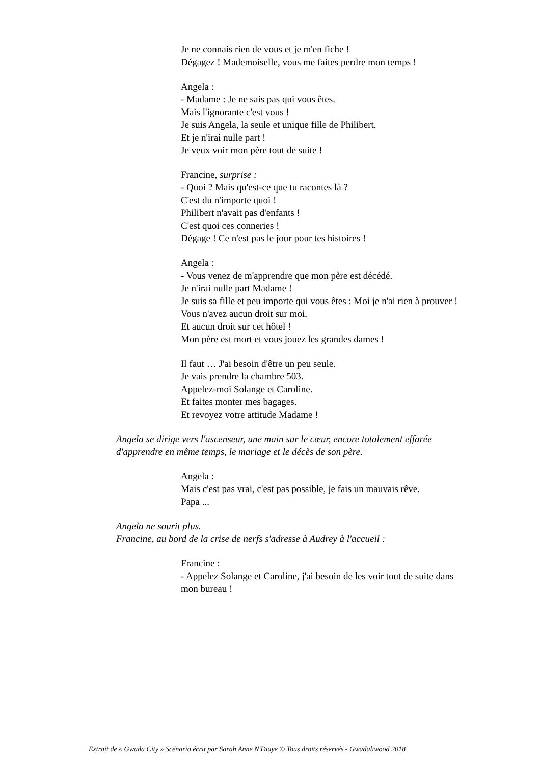Je ne connais rien de vous et je m'en fiche !
Dégagez ! Mademoiselle, vous me faites perdre mon temps !
Angela :
- Madame : Je ne sais pas qui vous êtes.
Mais l'ignorante c'est vous !
Je suis Angela, la seule et unique fille de Philibert.
Et je n'irai nulle part !
Je veux voir mon père tout de suite !
Francine, surprise :
- Quoi ? Mais qu'est-ce que tu racontes là ?
C'est du n'importe quoi !
Philibert n'avait pas d'enfants !
C'est quoi ces conneries !
Dégage ! Ce n'est pas le jour pour tes histoires !
Angela :
- Vous venez de m'apprendre que mon père est décédé.
Je n'irai nulle part Madame !
Je suis sa fille et peu importe qui vous êtes : Moi je n'ai rien à prouver !
Vous n'avez aucun droit sur moi.
Et aucun droit sur cet hôtel !
Mon père est mort et vous jouez les grandes dames !
Il faut … J'ai besoin d'être un peu seule.
Je vais prendre la chambre 503.
Appelez-moi Solange et Caroline.
Et faites monter mes bagages.
Et revoyez votre attitude Madame !
Angela se dirige vers l'ascenseur, une main sur le cœur, encore totalement effarée
d'apprendre en même temps, le mariage et le décès de son père.
Angela :
Mais c'est pas vrai, c'est pas possible, je fais un mauvais rêve.
Papa ...
Angela ne sourit plus.
Francine, au bord de la crise de nerfs s'adresse à Audrey à l'accueil :
Francine :
- Appelez Solange et Caroline, j'ai besoin de les voir tout de suite dans
mon bureau !
Extrait de « Gwada City » Scénario écrit par Sarah Anne N'Diaye © Tous droits réservés - Gwadaliwood 2018